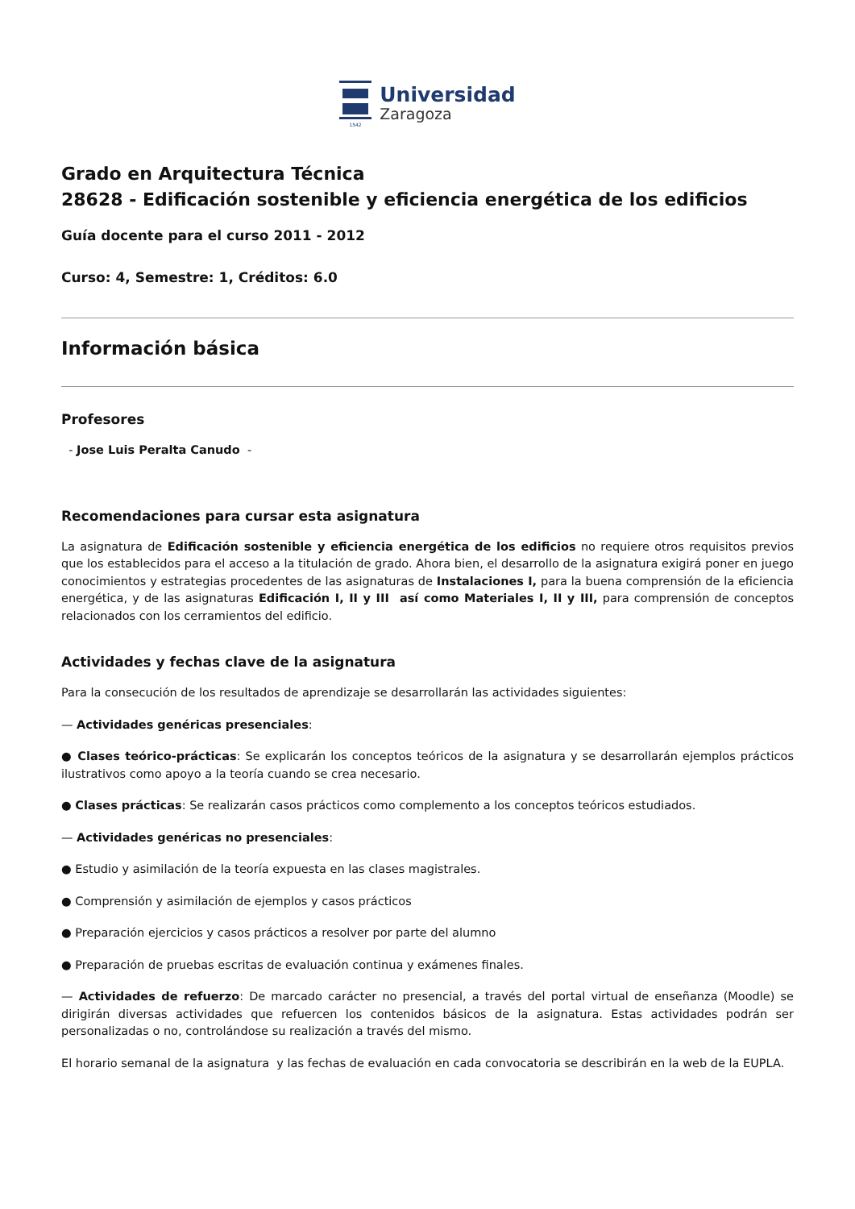1542
Universidad
Zaragoza
Grado en Arquitectura Técnica
28628 - Edificación sostenible y eficiencia energética de los edificios
Guía docente para el curso 2011 - 2012
Curso: 4, Semestre: 1, Créditos: 6.0
Información básica
Profesores
- Jose Luis Peralta Canudo -
Recomendaciones para cursar esta asignatura
La asignatura de Edificación sostenible y eficiencia energética de los edificios no requiere otros requisitos previos que los establecidos para el acceso a la titulación de grado. Ahora bien, el desarrollo de la asignatura exigirá poner en juego conocimientos y estrategias procedentes de las asignaturas de Instalaciones I, para la buena comprensión de la eficiencia energética, y de las asignaturas Edificación I, II y III así como Materiales I, II y III, para comprensión de conceptos relacionados con los cerramientos del edificio.
Actividades y fechas clave de la asignatura
Para la consecución de los resultados de aprendizaje se desarrollarán las actividades siguientes:
— Actividades genéricas presenciales:
● Clases teórico-prácticas: Se explicarán los conceptos teóricos de la asignatura y se desarrollarán ejemplos prácticos ilustrativos como apoyo a la teoría cuando se crea necesario.
● Clases prácticas: Se realizarán casos prácticos como complemento a los conceptos teóricos estudiados.
— Actividades genéricas no presenciales:
● Estudio y asimilación de la teoría expuesta en las clases magistrales.
● Comprensión y asimilación de ejemplos y casos prácticos
● Preparación ejercicios y casos prácticos a resolver por parte del alumno
● Preparación de pruebas escritas de evaluación continua y exámenes finales.
— Actividades de refuerzo: De marcado carácter no presencial, a través del portal virtual de enseñanza (Moodle) se dirigirán diversas actividades que refuercen los contenidos básicos de la asignatura. Estas actividades podrán ser personalizadas o no, controlándose su realización a través del mismo.
El horario semanal de la asignatura y las fechas de evaluación en cada convocatoria se describirán en la web de la EUPLA.